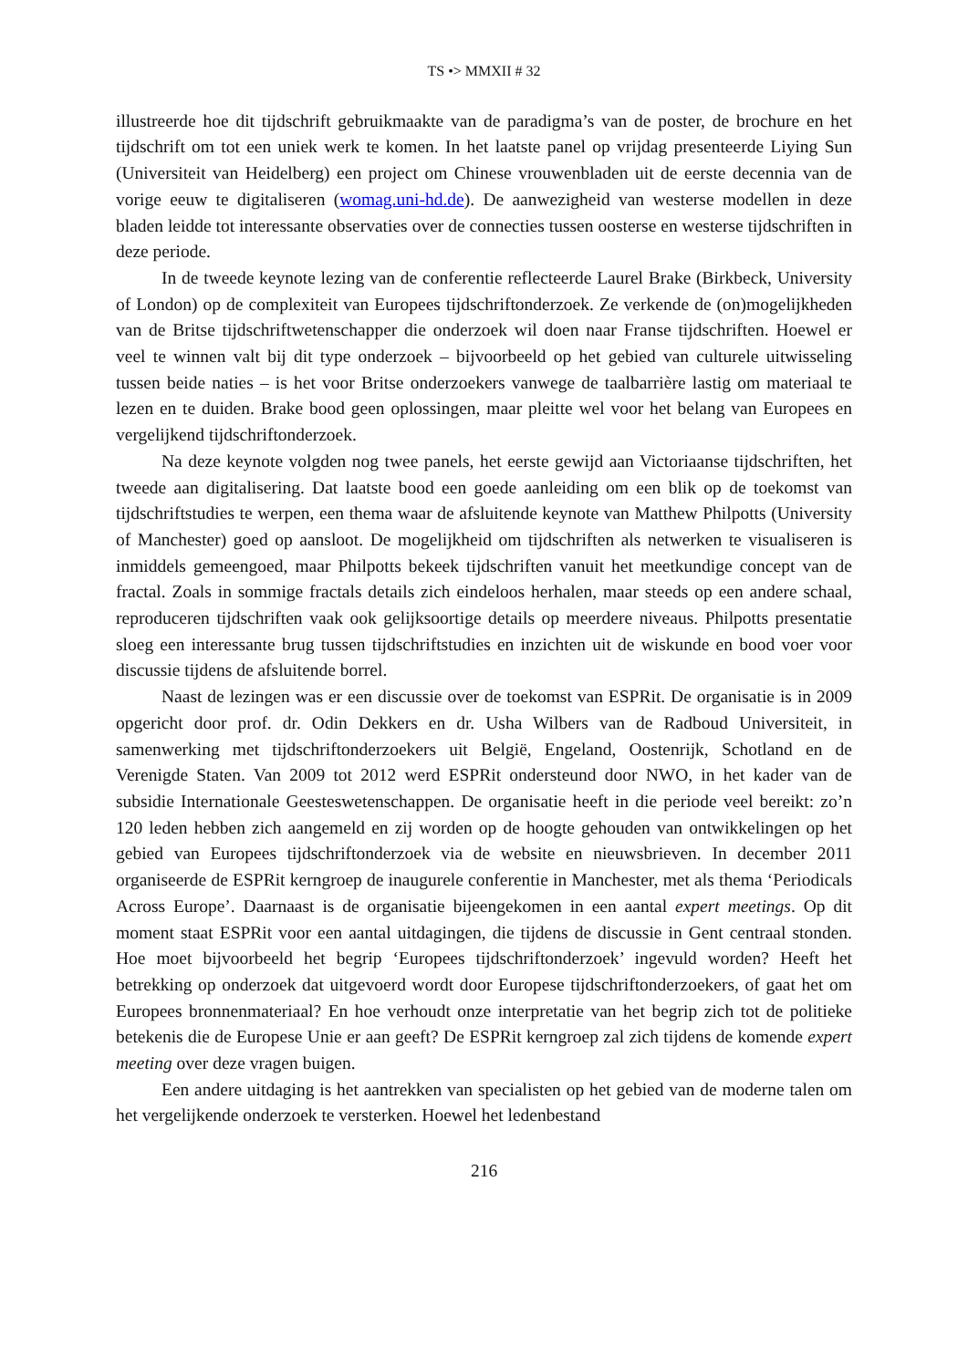TS •> MMXII # 32
illustreerde hoe dit tijdschrift gebruikmaakte van de paradigma’s van de poster, de brochure en het tijdschrift om tot een uniek werk te komen. In het laatste panel op vrijdag presenteerde Liying Sun (Universiteit van Heidelberg) een project om Chinese vrouwenbladen uit de eerste decennia van de vorige eeuw te digitaliseren (womag.uni-hd.de). De aanwezigheid van westerse modellen in deze bladen leidde tot interessante observaties over de connecties tussen oosterse en westerse tijdschriften in deze periode.
In de tweede keynote lezing van de conferentie reflecteerde Laurel Brake (Birkbeck, University of London) op de complexiteit van Europees tijdschriftonderzoek. Ze verkende de (on)mogelijkheden van de Britse tijdschriftwetenschapper die onderzoek wil doen naar Franse tijdschriften. Hoewel er veel te winnen valt bij dit type onderzoek – bijvoorbeeld op het gebied van culturele uitwisseling tussen beide naties – is het voor Britse onderzoekers vanwege de taalbarrière lastig om materiaal te lezen en te duiden. Brake bood geen oplossingen, maar pleitte wel voor het belang van Europees en vergelijkend tijdschriftonderzoek.
Na deze keynote volgden nog twee panels, het eerste gewijd aan Victoriaanse tijdschriften, het tweede aan digitalisering. Dat laatste bood een goede aanleiding om een blik op de toekomst van tijdschriftstudies te werpen, een thema waar de afsluitende keynote van Matthew Philpotts (University of Manchester) goed op aansloot. De mogelijkheid om tijdschriften als netwerken te visualiseren is inmiddels gemeengoed, maar Philpotts bekeek tijdschriften vanuit het meetkundige concept van de fractal. Zoals in sommige fractals details zich eindeloos herhalen, maar steeds op een andere schaal, reproduceren tijdschriften vaak ook gelijksoortige details op meerdere niveaus. Philpotts presentatie sloeg een interessante brug tussen tijdschriftstudies en inzichten uit de wiskunde en bood voer voor discussie tijdens de afsluitende borrel.
Naast de lezingen was er een discussie over de toekomst van ESPRit. De organisatie is in 2009 opgericht door prof. dr. Odin Dekkers en dr. Usha Wilbers van de Radboud Universiteit, in samenwerking met tijdschriftonderzoekers uit België, Engeland, Oostenrijk, Schotland en de Verenigde Staten. Van 2009 tot 2012 werd ESPRit ondersteund door NWO, in het kader van de subsidie Internationale Geesteswetenschappen. De organisatie heeft in die periode veel bereikt: zo’n 120 leden hebben zich aangemeld en zij worden op de hoogte gehouden van ontwikkelingen op het gebied van Europees tijdschriftonderzoek via de website en nieuwsbrieven. In december 2011 organiseerde de ESPRit kerngroep de inaugurele conferentie in Manchester, met als thema ‘Periodicals Across Europe’. Daarnaast is de organisatie bijeengekomen in een aantal expert meetings. Op dit moment staat ESPRit voor een aantal uitdagingen, die tijdens de discussie in Gent centraal stonden. Hoe moet bijvoorbeeld het begrip ‘Europees tijdschriftonderzoek’ ingevuld worden? Heeft het betrekking op onderzoek dat uitgevoerd wordt door Europese tijdschriftonderzoekers, of gaat het om Europees bronnenmateriaal? En hoe verhoudt onze interpretatie van het begrip zich tot de politieke betekenis die de Europese Unie er aan geeft? De ESPRit kerngroep zal zich tijdens de komende expert meeting over deze vragen buigen.
Een andere uitdaging is het aantrekken van specialisten op het gebied van de moderne talen om het vergelijkende onderzoek te versterken. Hoewel het ledenbestand
216